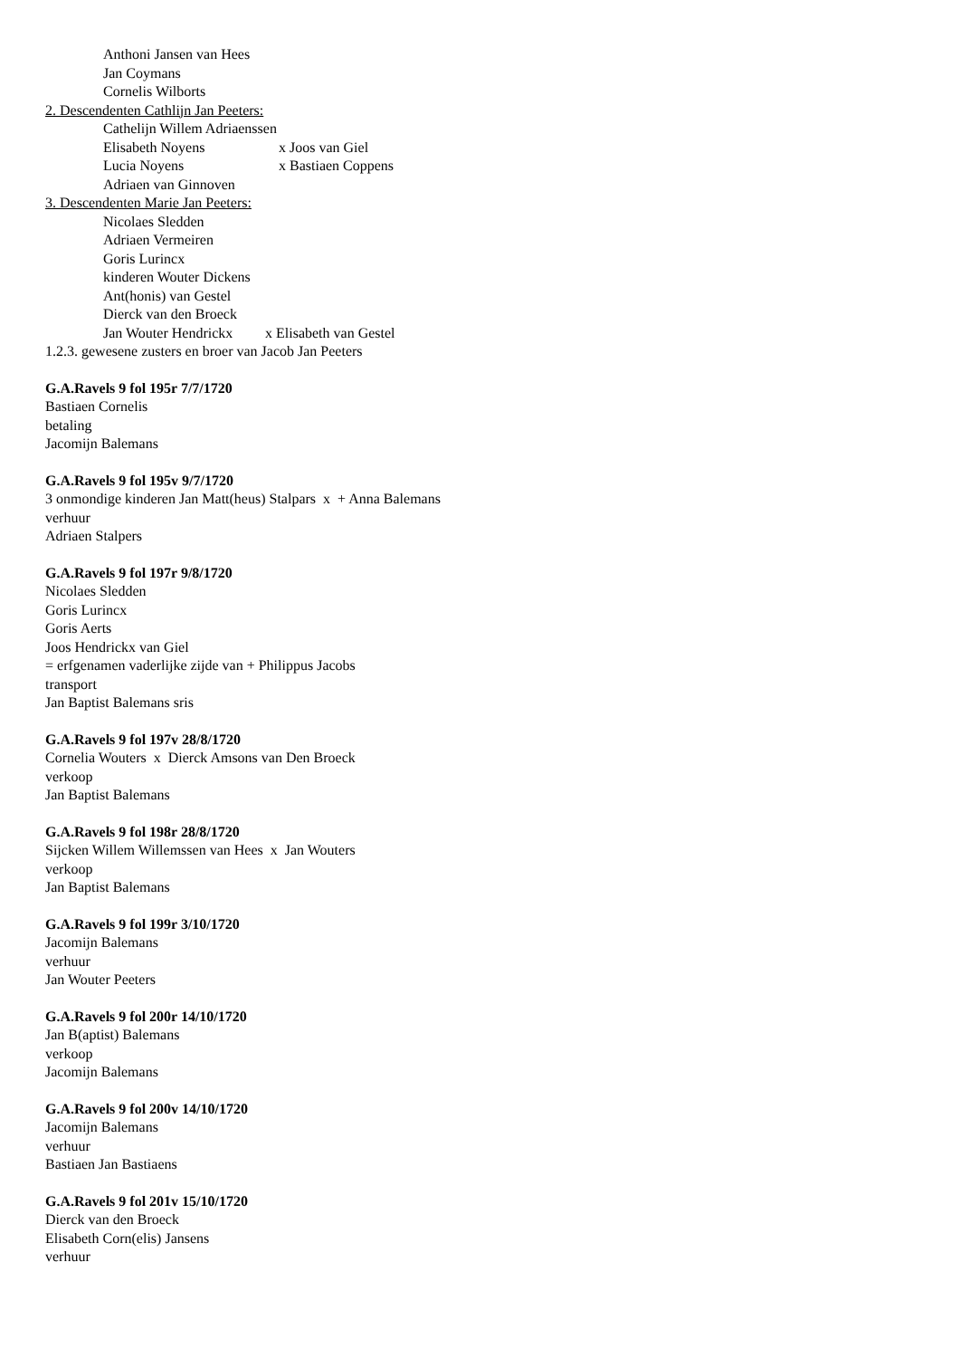Anthoni Jansen van Hees
Jan Coymans
Cornelis Wilborts
2. Descendenten Cathlijn Jan Peeters:
Cathelijn Willem Adriaenssen
Elisabeth Noyens x Joos van Giel
Lucia Noyens x Bastiaen Coppens
Adriaen van Ginnoven
3. Descendenten Marie Jan Peeters:
Nicolaes Sledden
Adriaen Vermeiren
Goris Lurincx
kinderen Wouter Dickens
Ant(honis) van Gestel
Dierck van den Broeck
Jan Wouter Hendrickx x Elisabeth van Gestel
1.2.3. gewesene zusters en broer van Jacob Jan Peeters
G.A.Ravels 9 fol 195r 7/7/1720
Bastiaen Cornelis
betaling
Jacomijn Balemans
G.A.Ravels 9 fol 195v 9/7/1720
3 onmondige kinderen Jan Matt(heus) Stalpars x + Anna Balemans
verhuur
Adriaen Stalpers
G.A.Ravels 9 fol 197r 9/8/1720
Nicolaes Sledden
Goris Lurincx
Goris Aerts
Joos Hendrickx van Giel
= erfgenamen vaderlijke zijde van + Philippus Jacobs
transport
Jan Baptist Balemans sris
G.A.Ravels 9 fol 197v 28/8/1720
Cornelia Wouters x Dierck Amsons van Den Broeck
verkoop
Jan Baptist Balemans
G.A.Ravels 9 fol 198r 28/8/1720
Sijcken Willem Willemssen van Hees x Jan Wouters
verkoop
Jan Baptist Balemans
G.A.Ravels 9 fol 199r 3/10/1720
Jacomijn Balemans
verhuur
Jan Wouter Peeters
G.A.Ravels 9 fol 200r 14/10/1720
Jan B(aptist) Balemans
verkoop
Jacomijn Balemans
G.A.Ravels 9 fol 200v 14/10/1720
Jacomijn Balemans
verhuur
Bastiaen Jan Bastiaens
G.A.Ravels 9 fol 201v 15/10/1720
Dierck van den Broeck
Elisabeth Corn(elis) Jansens
verhuur